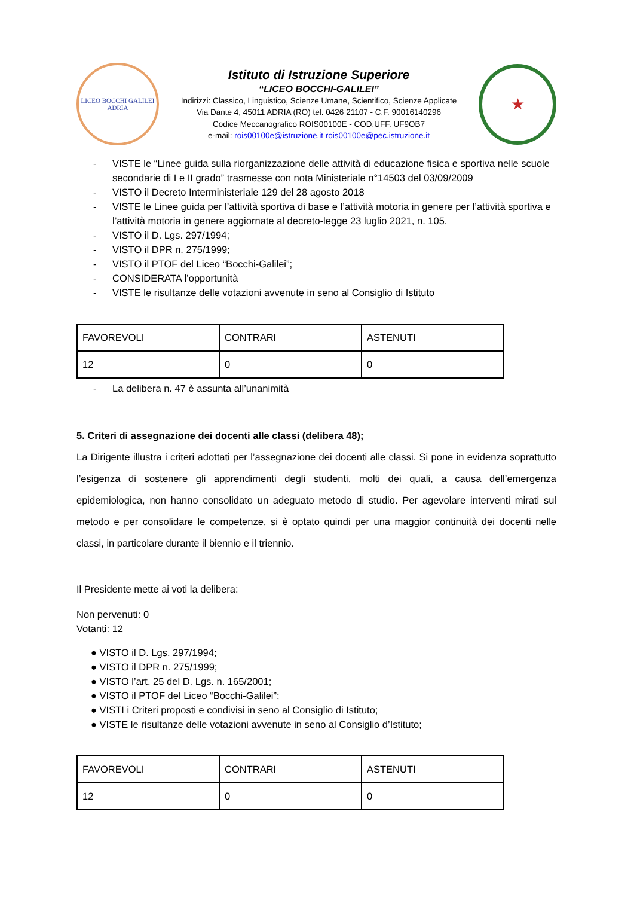LICEO BOCCHI GALILEI
ADRIA
Istituto di Istruzione Superiore
“LICEO BOCCHI-GALILEI”
Indirizzi: Classico, Linguistico, Scienze Umane, Scientifico, Scienze Applicate
Via Dante 4, 45011 ADRIA (RO) tel. 0426 21107 - C.F. 90016140296
Codice Meccanografico ROIS00100E - COD.UFF. UF9OB7
e-mail: rois00100e@istruzione.it rois00100e@pec.istruzione.it
★
- VISTE le “Linee guida sulla riorganizzazione delle attività di educazione fisica e sportiva nelle scuole secondarie di I e II grado” trasmesse con nota Ministeriale n°14503 del 03/09/2009
- VISTO il Decreto Interministeriale 129 del 28 agosto 2018
- VISTE le Linee guida per l’attività sportiva di base e l’attività motoria in genere per l’attività sportiva e l’attività motoria in genere aggiornate al decreto-legge 23 luglio 2021, n. 105.
- VISTO il D. Lgs. 297/1994;
- VISTO il DPR n. 275/1999;
- VISTO il PTOF del Liceo “Bocchi-Galilei”;
- CONSIDERATA l’opportunità
- VISTE le risultanze delle votazioni avvenute in seno al Consiglio di Istituto
| FAVOREVOLI | CONTRARI | ASTENUTI |
| 12 | 0 | 0 |
- La delibera n. 47 è assunta all’unanimità
5. Criteri di assegnazione dei docenti alle classi (delibera 48);
La Dirigente illustra i criteri adottati per l’assegnazione dei docenti alle classi. Si pone in evidenza soprattutto l’esigenza di sostenere gli apprendimenti degli studenti, molti dei quali, a causa dell’emergenza epidemiologica, non hanno consolidato un adeguato metodo di studio. Per agevolare interventi mirati sul metodo e per consolidare le competenze, si è optato quindi per una maggior continuità dei docenti nelle classi, in particolare durante il biennio e il triennio.
Il Presidente mette ai voti la delibera:
Non pervenuti: 0
Votanti: 12
● VISTO il D. Lgs. 297/1994;
● VISTO il DPR n. 275/1999;
● VISTO l’art. 25 del D. Lgs. n. 165/2001;
● VISTO il PTOF del Liceo “Bocchi-Galilei”;
● VISTI i Criteri proposti e condivisi in seno al Consiglio di Istituto;
● VISTE le risultanze delle votazioni avvenute in seno al Consiglio d’Istituto;
| FAVOREVOLI | CONTRARI | ASTENUTI |
| 12 | 0 | 0 |